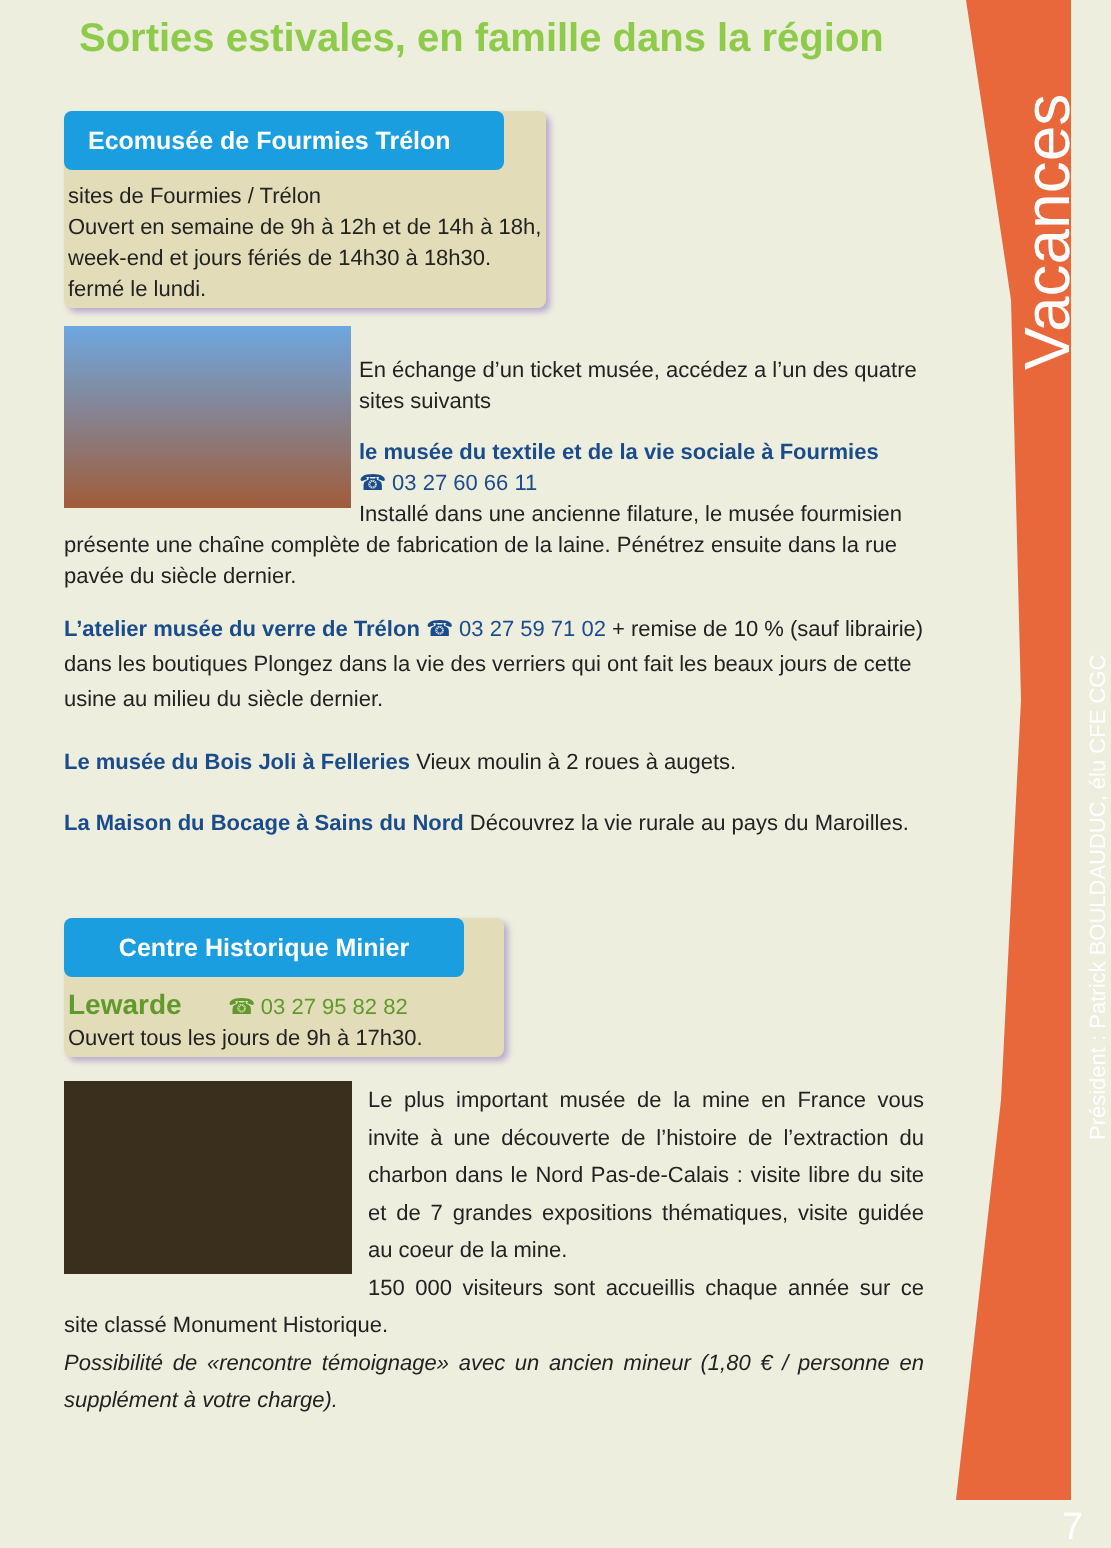Sorties estivales, en famille dans la région
Ecomusée de Fourmies Trélon
sites de Fourmies / Trélon
Ouvert en semaine de 9h à 12h et de 14h à 18h, week-end et jours fériés de 14h30 à 18h30.
fermé le lundi.
En échange d’un ticket musée, accédez a l’un des quatre sites suivants
le musée du textile et de la vie sociale à Fourmies
☎ 03 27 60 66 11
Installé dans une ancienne filature, le musée fourmisien présente une chaîne complète de fabrication de la laine. Pénétrez ensuite dans la rue pavée du siècle dernier.
L’atelier musée du verre de Trélon ☎ 03 27 59 71 02 + remise de 10 % (sauf librairie) dans les boutiques Plongez dans la vie des verriers qui ont fait les beaux jours de cette usine au milieu du siècle dernier.
Le musée du Bois Joli à Felleries Vieux moulin à 2 roues à augets.
La Maison du Bocage à Sains du Nord Découvrez la vie rurale au pays du Maroilles.
Centre Historique Minier
Lewarde ☎ 03 27 95 82 82
Ouvert tous les jours de 9h à 17h30.
Le plus important musée de la mine en France vous invite à une découverte de l’histoire de l’extraction du charbon dans le Nord Pas-de-Calais : visite libre du site et de 7 grandes expositions thématiques, visite guidée au coeur de la mine.
150 000 visiteurs sont accueillis chaque année sur ce site classé Monument Historique.
Possibilité de «rencontre témoignage» avec un ancien mineur (1,80 € / personne en supplément à votre charge).
Vacances
Président : Patrick BOULDAUDUC, élu CFE CGC
7